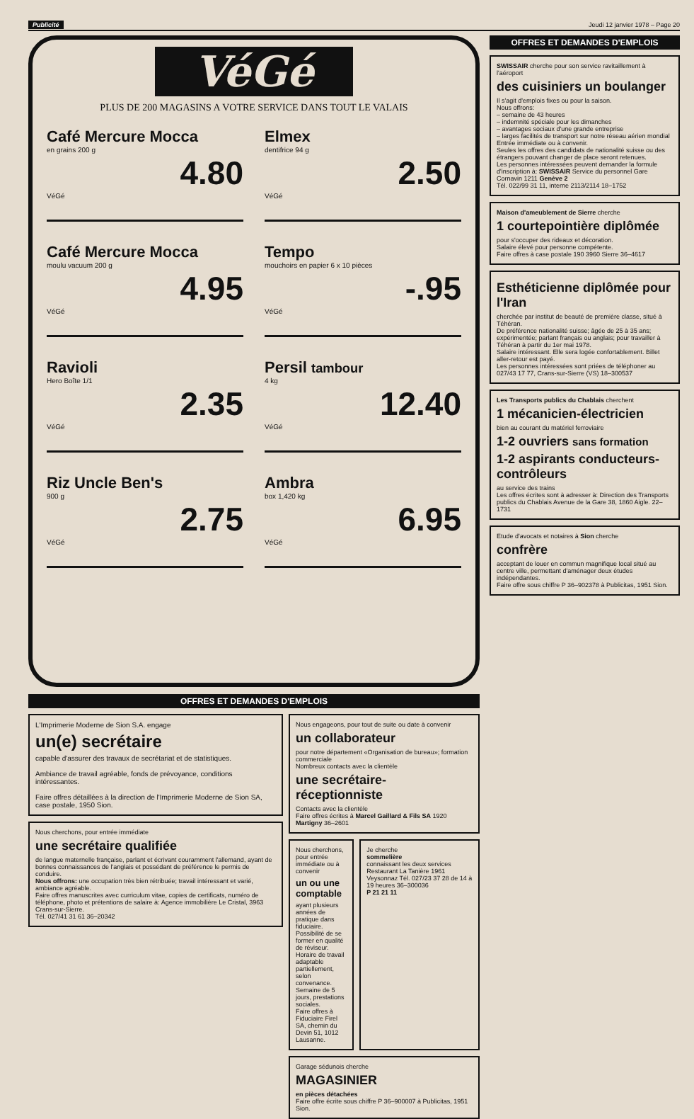Publicité Jeudi 12 janvier 1978 – Page 20
VéGé
PLUS DE 200 MAGASINS A VOTRE SERVICE DANS TOUT LE VALAIS
Café Mercure Mocca
en grains 200 g
4.80
VéGé
Elmex
dentifrice 94 g
2.50
VéGé
Café Mercure Mocca
moulu vacuum 200 g
4.95
VéGé
Tempo
mouchoirs en papier 6 x 10 pièces
-.95
VéGé
Ravioli
Hero Boîte 1/1
2.35
VéGé
Persil tambour
4 kg
12.40
VéGé
Riz Uncle Ben's
900 g
2.75
VéGé
Ambra
box 1,420 kg
6.95
VéGé
OFFRES ET DEMANDES D'EMPLOIS
L'Imprimerie Moderne de Sion S.A. engage
un(e) secrétaire
capable d'assurer des travaux de secrétariat et de statistiques.
Ambiance de travail agréable, fonds de prévoyance, conditions intéressantes.
Faire offres détaillées à la direction de l'Imprimerie Moderne de Sion SA, case postale, 1950 Sion.
Nous cherchons, pour entrée immédiate
une secrétaire qualifiée
de langue maternelle française, parlant et écrivant couramment l'allemand, ayant de bonnes connaissances de l'anglais et possédant de préférence le permis de conduire.
Nous offrons: une occupation très bien rétribuée; travail intéressant et varié, ambiance agréable.
Faire offres manuscrites avec curriculum vitae, copies de certificats, numéro de téléphone, photo et prétentions de salaire à: Agence immobilière Le Cristal, 3963 Crans-sur-Sierre.
Tél. 027/41 31 61 36–20342
Nous engageons, pour tout de suite ou date à convenir
un collaborateur
pour notre département «Organisation de bureau»; formation commerciale
Nombreux contacts avec la clientèle
une secrétaire-réceptionniste
Contacts avec la clientèle
Faire offres écrites à Marcel Gaillard & Fils SA 1920 Martigny 36–2601
Nous cherchons, pour entrée immédiate ou à convenir
un ou une comptable
ayant plusieurs années de pratique dans fiduciaire.
Possibilité de se former en qualité de réviseur. Horaire de travail adaptable partiellement, selon convenance. Semaine de 5 jours, prestations sociales.
Faire offres à Fiduciaire Firel SA, chemin du Devin 51, 1012 Lausanne.
Je cherche
sommelière
connaissant les deux services
Restaurant La Tanière 1961 Veysonnaz Tél. 027/23 37 28 de 14 à 19 heures 36–300036
P 21 21 11
Garage sédunois cherche
MAGASINIER
en pièces détachées
Faire offre écrite sous chiffre P 36–900007 à Publicitas, 1951 Sion.
OFFRES ET DEMANDES D'EMPLOIS
SWISSAIR cherche pour son service ravitaillement à l'aéroport
des cuisiniers un boulanger
Il s'agit d'emplois fixes ou pour la saison.
Nous offrons:
– semaine de 43 heures
– indemnité spéciale pour les dimanches
– avantages sociaux d'une grande entreprise
– larges facilités de transport sur notre réseau aérien mondial
Entrée immédiate ou à convenir.
Seules les offres des candidats de nationalité suisse ou des étrangers pouvant changer de place seront retenues.
Les personnes intéressées peuvent demander la formule d'inscription à: SWISSAIR Service du personnel Gare Cornavin 1211 Genève 2
Tél. 022/99 31 11, interne 2113/2114 18–1752
Maison d'ameublement de Sierre cherche
1 courtepointière diplômée
pour s'occuper des rideaux et décoration.
Salaire élevé pour personne compétente.
Faire offres à case postale 190 3960 Sierre 36–4617
Esthéticienne diplômée pour l'Iran
cherchée par institut de beauté de première classe, situé à Téhéran.
De préférence nationalité suisse; âgée de 25 à 35 ans; expérimentée; parlant français ou anglais; pour travailler à Téhéran à partir du 1er mai 1978.
Salaire intéressant. Elle sera logée confortablement. Billet aller-retour est payé.
Les personnes intéressées sont priées de téléphoner au 027/43 17 77, Crans-sur-Sierre (VS) 18–300537
Les Transports publics du Chablais cherchent
1 mécanicien-électricien
bien au courant du matériel ferroviaire
1-2 ouvriers sans formation
1-2 aspirants conducteurs-contrôleurs
au service des trains
Les offres écrites sont à adresser à: Direction des Transports publics du Chablais Avenue de la Gare 38, 1860 Aigle. 22–1731
Etude d'avocats et notaires à Sion cherche
confrère
acceptant de louer en commun magnifique local situé au centre ville, permettant d'aménager deux études indépendantes.
Faire offre sous chiffre P 36–902378 à Publicitas, 1951 Sion.